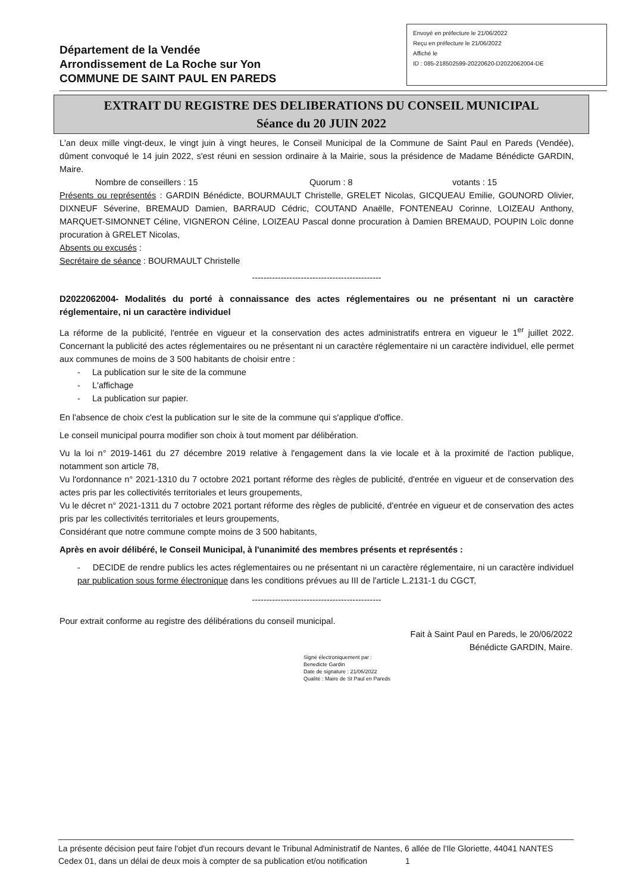Département de la Vendée
Arrondissement de La Roche sur Yon
COMMUNE DE SAINT PAUL EN PAREDS
Envoyé en préfecture le 21/06/2022
Reçu en préfecture le 21/06/2022
Affiché le
ID : 085-218502599-20220620-D2022062004-DE
EXTRAIT DU REGISTRE DES DELIBERATIONS DU CONSEIL MUNICIPAL
Séance du 20 JUIN 2022
L'an deux mille vingt-deux, le vingt juin à vingt heures, le Conseil Municipal de la Commune de Saint Paul en Pareds (Vendée), dûment convoqué le 14 juin 2022, s'est réuni en session ordinaire à la Mairie, sous la présidence de Madame Bénédicte GARDIN, Maire.
Nombre de conseillers : 15 Quorum : 8 votants : 15
Présents ou représentés : GARDIN Bénédicte, BOURMAULT Christelle, GRELET Nicolas, GICQUEAU Emilie, GOUNORD Olivier, DIXNEUF Séverine, BREMAUD Damien, BARRAUD Cédric, COUTAND Anaëlle, FONTENEAU Corinne, LOIZEAU Anthony, MARQUET-SIMONNET Céline, VIGNERON Céline, LOIZEAU Pascal donne procuration à Damien BREMAUD, POUPIN Loïc donne procuration à GRELET Nicolas,
Absents ou excusés :
Secrétaire de séance : BOURMAULT Christelle
---------------------------------------------
D2022062004- Modalités du porté à connaissance des actes réglementaires ou ne présentant ni un caractère réglementaire, ni un caractère individuel
La réforme de la publicité, l'entrée en vigueur et la conservation des actes administratifs entrera en vigueur le 1<sup>er</sup> juillet 2022. Concernant la publicité des actes réglementaires ou ne présentant ni un caractère réglementaire ni un caractère individuel, elle permet aux communes de moins de 3 500 habitants de choisir entre :
- La publication sur le site de la commune
- L'affichage
- La publication sur papier.
En l'absence de choix c'est la publication sur le site de la commune qui s'applique d'office.
Le conseil municipal pourra modifier son choix à tout moment par délibération.
Vu la loi n° 2019-1461 du 27 décembre 2019 relative à l'engagement dans la vie locale et à la proximité de l'action publique, notamment son article 78,
Vu l'ordonnance n° 2021-1310 du 7 octobre 2021 portant réforme des règles de publicité, d'entrée en vigueur et de conservation des actes pris par les collectivités territoriales et leurs groupements,
Vu le décret n° 2021-1311 du 7 octobre 2021 portant réforme des règles de publicité, d'entrée en vigueur et de conservation des actes pris par les collectivités territoriales et leurs groupements,
Considérant que notre commune compte moins de 3 500 habitants,
Après en avoir délibéré, le Conseil Municipal, à l'unanimité des membres présents et représentés :
- DECIDE de rendre publics les actes réglementaires ou ne présentant ni un caractère réglementaire, ni un caractère individuel par publication sous forme électronique dans les conditions prévues au III de l'article L.2131-1 du CGCT,
---------------------------------------------
Pour extrait conforme au registre des délibérations du conseil municipal.
Fait à Saint Paul en Pareds, le 20/06/2022
Bénédicte GARDIN, Maire.
Signé électroniquement par :
Benedicte Gardin
Date de signature : 21/06/2022
Qualité : Maire de St Paul en Pareds
La présente décision peut faire l'objet d'un recours devant le Tribunal Administratif de Nantes, 6 allée de l'Ile Gloriette, 44041 NANTES Cedex 01, dans un délai de deux mois à compter de sa publication et/ou notification 1